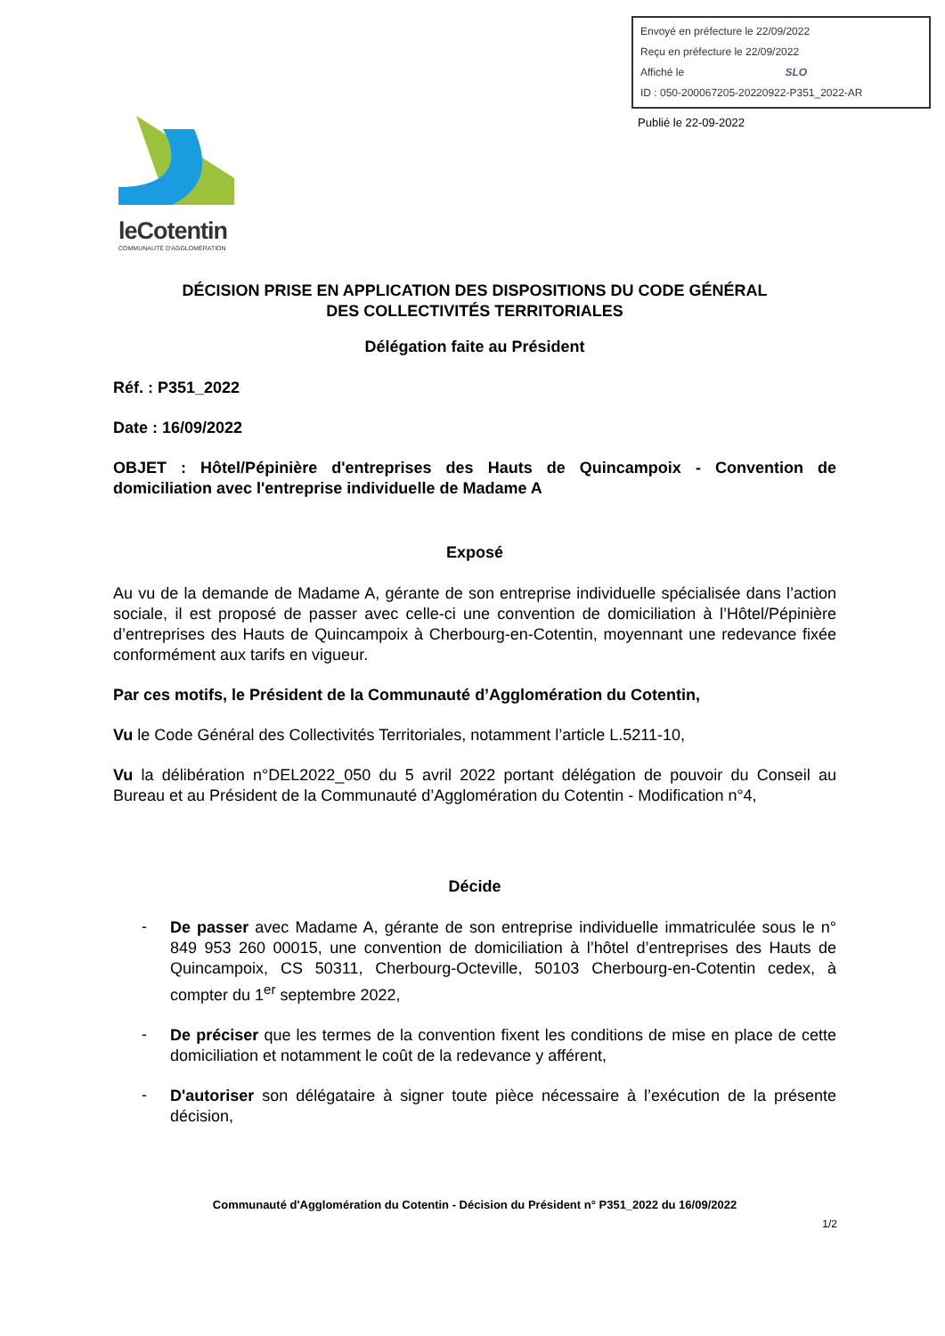Envoyé en préfecture le 22/09/2022
Reçu en préfecture le 22/09/2022
Affiché le SLO
ID : 050-200067205-20220922-P351_2022-AR
Publié le 22-09-2022
leCotentin
COMMUNAUTÉ D'AGGLOMÉRATION
DÉCISION PRISE EN APPLICATION DES DISPOSITIONS DU CODE GÉNÉRAL
DES COLLECTIVITÉS TERRITORIALES
Délégation faite au Président
Réf. : P351_2022
Date : 16/09/2022
OBJET : Hôtel/Pépinière d'entreprises des Hauts de Quincampoix - Convention de domiciliation avec l'entreprise individuelle de Madame A
Exposé
Au vu de la demande de Madame A, gérante de son entreprise individuelle spécialisée dans l’action sociale, il est proposé de passer avec celle-ci une convention de domiciliation à l’Hôtel/Pépinière d’entreprises des Hauts de Quincampoix à Cherbourg-en-Cotentin, moyennant une redevance fixée conformément aux tarifs en vigueur.
Par ces motifs, le Président de la Communauté d’Agglomération du Cotentin,
Vu le Code Général des Collectivités Territoriales, notamment l’article L.5211-10,
Vu la délibération n°DEL2022_050 du 5 avril 2022 portant délégation de pouvoir du Conseil au Bureau et au Président de la Communauté d’Agglomération du Cotentin - Modification n°4,
Décide
-
De passer avec Madame A, gérante de son entreprise individuelle immatriculée sous le n° 849 953 260 00015, une convention de domiciliation à l’hôtel d’entreprises des Hauts de Quincampoix, CS 50311, Cherbourg-Octeville, 50103 Cherbourg-en-Cotentin cedex, à compter du 1<sup>er</sup> septembre 2022,
-
De préciser que les termes de la convention fixent les conditions de mise en place de cette domiciliation et notamment le coût de la redevance y afférent,
-
D'autoriser son délégataire à signer toute pièce nécessaire à l’exécution de la présente décision,
Communauté d'Agglomération du Cotentin - Décision du Président n° P351_2022 du 16/09/2022
1/2